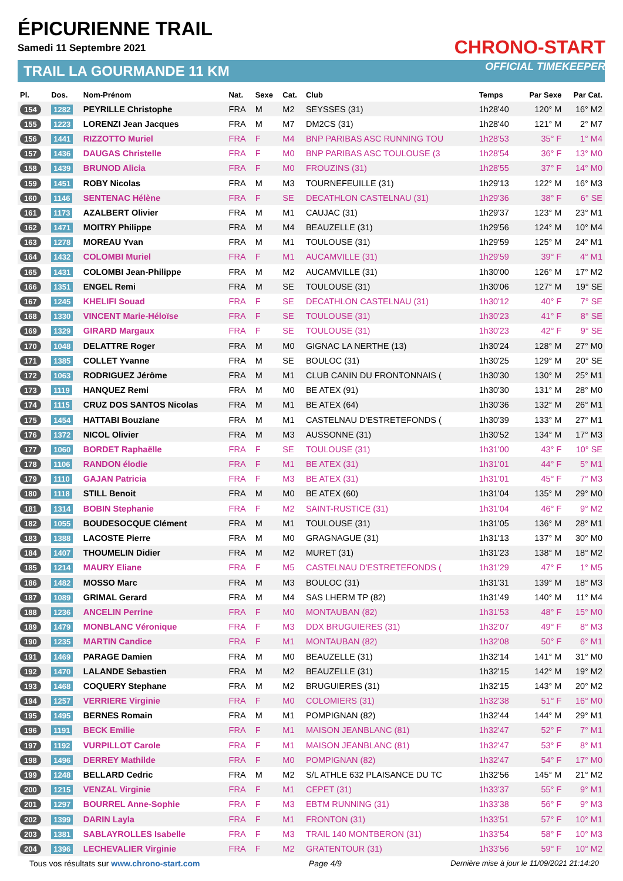ÉPICURIENNE TRAIL
Samedi 11 Septembre 2021
TRAIL LA GOURMANDE 11 KM
CHRONO-START
OFFICIAL TIMEKEEPER
| Pl. | Dos. | Nom-Prénom | Nat. | Sexe | Cat. | Club | Temps | Par Sexe | Par Cat. |
| --- | --- | --- | --- | --- | --- | --- | --- | --- | --- |
| 154 | 1282 | PEYRILLE Christophe | FRA | M | M2 | SEYSSES (31) | 1h28'40 | 120° M | 16° M2 |
| 155 | 1223 | LORENZI Jean Jacques | FRA | M | M7 | DM2CS (31) | 1h28'40 | 121° M | 2° M7 |
| 156 | 1441 | RIZZOTTO Muriel | FRA | F | M4 | BNP PARIBAS ASC RUNNING TOU | 1h28'53 | 35° F | 1° M4 |
| 157 | 1436 | DAUGAS Christelle | FRA | F | M0 | BNP PARIBAS ASC TOULOUSE (3 | 1h28'54 | 36° F | 13° M0 |
| 158 | 1439 | BRUNOD Alicia | FRA | F | M0 | FROUZINS (31) | 1h28'55 | 37° F | 14° M0 |
| 159 | 1451 | ROBY Nicolas | FRA | M | M3 | TOURNEFEUILLE (31) | 1h29'13 | 122° M | 16° M3 |
| 160 | 1146 | SENTENAC Hélène | FRA | F | SE | DECATHLON CASTELNAU (31) | 1h29'36 | 38° F | 6° SE |
| 161 | 1173 | AZALBERT Olivier | FRA | M | M1 | CAUJAC (31) | 1h29'37 | 123° M | 23° M1 |
| 162 | 1471 | MOITRY Philippe | FRA | M | M4 | BEAUZELLE (31) | 1h29'56 | 124° M | 10° M4 |
| 163 | 1278 | MOREAU Yvan | FRA | M | M1 | TOULOUSE (31) | 1h29'59 | 125° M | 24° M1 |
| 164 | 1432 | COLOMBI Muriel | FRA | F | M1 | AUCAMVILLE (31) | 1h29'59 | 39° F | 4° M1 |
| 165 | 1431 | COLOMBI Jean-Philippe | FRA | M | M2 | AUCAMVILLE (31) | 1h30'00 | 126° M | 17° M2 |
| 166 | 1351 | ENGEL Remi | FRA | M | SE | TOULOUSE (31) | 1h30'06 | 127° M | 19° SE |
| 167 | 1245 | KHELIFI Souad | FRA | F | SE | DECATHLON CASTELNAU (31) | 1h30'12 | 40° F | 7° SE |
| 168 | 1330 | VINCENT Marie-Héloïse | FRA | F | SE | TOULOUSE (31) | 1h30'23 | 41° F | 8° SE |
| 169 | 1329 | GIRARD Margaux | FRA | F | SE | TOULOUSE (31) | 1h30'23 | 42° F | 9° SE |
| 170 | 1048 | DELATTRE Roger | FRA | M | M0 | GIGNAC LA NERTHE (13) | 1h30'24 | 128° M | 27° M0 |
| 171 | 1385 | COLLET Yvanne | FRA | M | SE | BOULOC (31) | 1h30'25 | 129° M | 20° SE |
| 172 | 1063 | RODRIGUEZ Jérôme | FRA | M | M1 | CLUB CANIN DU FRONTONNAIS ( | 1h30'30 | 130° M | 25° M1 |
| 173 | 1119 | HANQUEZ Remi | FRA | M | M0 | BE ATEX (91) | 1h30'30 | 131° M | 28° M0 |
| 174 | 1115 | CRUZ DOS SANTOS Nicolas | FRA | M | M1 | BE ATEX (64) | 1h30'36 | 132° M | 26° M1 |
| 175 | 1454 | HATTABI Bouziane | FRA | M | M1 | CASTELNAU D'ESTRETEFONDS ( | 1h30'39 | 133° M | 27° M1 |
| 176 | 1372 | NICOL Olivier | FRA | M | M3 | AUSSONNE (31) | 1h30'52 | 134° M | 17° M3 |
| 177 | 1060 | BORDET Raphaëlle | FRA | F | SE | TOULOUSE (31) | 1h31'00 | 43° F | 10° SE |
| 178 | 1106 | RANDON élodie | FRA | F | M1 | BE ATEX (31) | 1h31'01 | 44° F | 5° M1 |
| 179 | 1110 | GAJAN Patricia | FRA | F | M3 | BE ATEX (31) | 1h31'01 | 45° F | 7° M3 |
| 180 | 1118 | STILL Benoit | FRA | M | M0 | BE ATEX (60) | 1h31'04 | 135° M | 29° M0 |
| 181 | 1314 | BOBIN Stephanie | FRA | F | M2 | SAINT-RUSTICE (31) | 1h31'04 | 46° F | 9° M2 |
| 182 | 1055 | BOUDESOCQUE Clément | FRA | M | M1 | TOULOUSE (31) | 1h31'05 | 136° M | 28° M1 |
| 183 | 1388 | LACOSTE Pierre | FRA | M | M0 | GRAGNAGUE (31) | 1h31'13 | 137° M | 30° M0 |
| 184 | 1407 | THOUMELIN Didier | FRA | M | M2 | MURET (31) | 1h31'23 | 138° M | 18° M2 |
| 185 | 1214 | MAURY Eliane | FRA | F | M5 | CASTELNAU D'ESTRETEFONDS ( | 1h31'29 | 47° F | 1° M5 |
| 186 | 1482 | MOSSO Marc | FRA | M | M3 | BOULOC (31) | 1h31'31 | 139° M | 18° M3 |
| 187 | 1089 | GRIMAL Gerard | FRA | M | M4 | SAS LHERM TP (82) | 1h31'49 | 140° M | 11° M4 |
| 188 | 1236 | ANCELIN Perrine | FRA | F | M0 | MONTAUBAN (82) | 1h31'53 | 48° F | 15° M0 |
| 189 | 1479 | MONBLANC Véronique | FRA | F | M3 | DDX BRUGUIERES (31) | 1h32'07 | 49° F | 8° M3 |
| 190 | 1235 | MARTIN Candice | FRA | F | M1 | MONTAUBAN (82) | 1h32'08 | 50° F | 6° M1 |
| 191 | 1469 | PARAGE Damien | FRA | M | M0 | BEAUZELLE (31) | 1h32'14 | 141° M | 31° M0 |
| 192 | 1470 | LALANDE Sebastien | FRA | M | M2 | BEAUZELLE (31) | 1h32'15 | 142° M | 19° M2 |
| 193 | 1468 | COQUERY Stephane | FRA | M | M2 | BRUGUIERES (31) | 1h32'15 | 143° M | 20° M2 |
| 194 | 1257 | VERRIERE Virginie | FRA | F | M0 | COLOMIERS (31) | 1h32'38 | 51° F | 16° M0 |
| 195 | 1495 | BERNES Romain | FRA | M | M1 | POMPIGNAN (82) | 1h32'44 | 144° M | 29° M1 |
| 196 | 1191 | BECK Emilie | FRA | F | M1 | MAISON JEANBLANC (81) | 1h32'47 | 52° F | 7° M1 |
| 197 | 1192 | VURPILLOT Carole | FRA | F | M1 | MAISON JEANBLANC (81) | 1h32'47 | 53° F | 8° M1 |
| 198 | 1496 | DERREY Mathilde | FRA | F | M0 | POMPIGNAN (82) | 1h32'47 | 54° F | 17° M0 |
| 199 | 1248 | BELLARD Cedric | FRA | M | M2 | S/L ATHLE 632 PLAISANCE DU TC | 1h32'56 | 145° M | 21° M2 |
| 200 | 1215 | VENZAL Virginie | FRA | F | M1 | CEPET (31) | 1h33'37 | 55° F | 9° M1 |
| 201 | 1297 | BOURREL Anne-Sophie | FRA | F | M3 | EBTM RUNNING (31) | 1h33'38 | 56° F | 9° M3 |
| 202 | 1399 | DARIN Layla | FRA | F | M1 | FRONTON (31) | 1h33'51 | 57° F | 10° M1 |
| 203 | 1381 | SABLAYROLLES Isabelle | FRA | F | M3 | TRAIL 140 MONTBERON (31) | 1h33'54 | 58° F | 10° M3 |
| 204 | 1396 | LECHEVALIER Virginie | FRA | F | M2 | GRATENTOUR (31) | 1h33'56 | 59° F | 10° M2 |
Tous vos résultats sur www.chrono-start.com Page 4/9 Dernière mise à jour le 11/09/2021 21:14:20